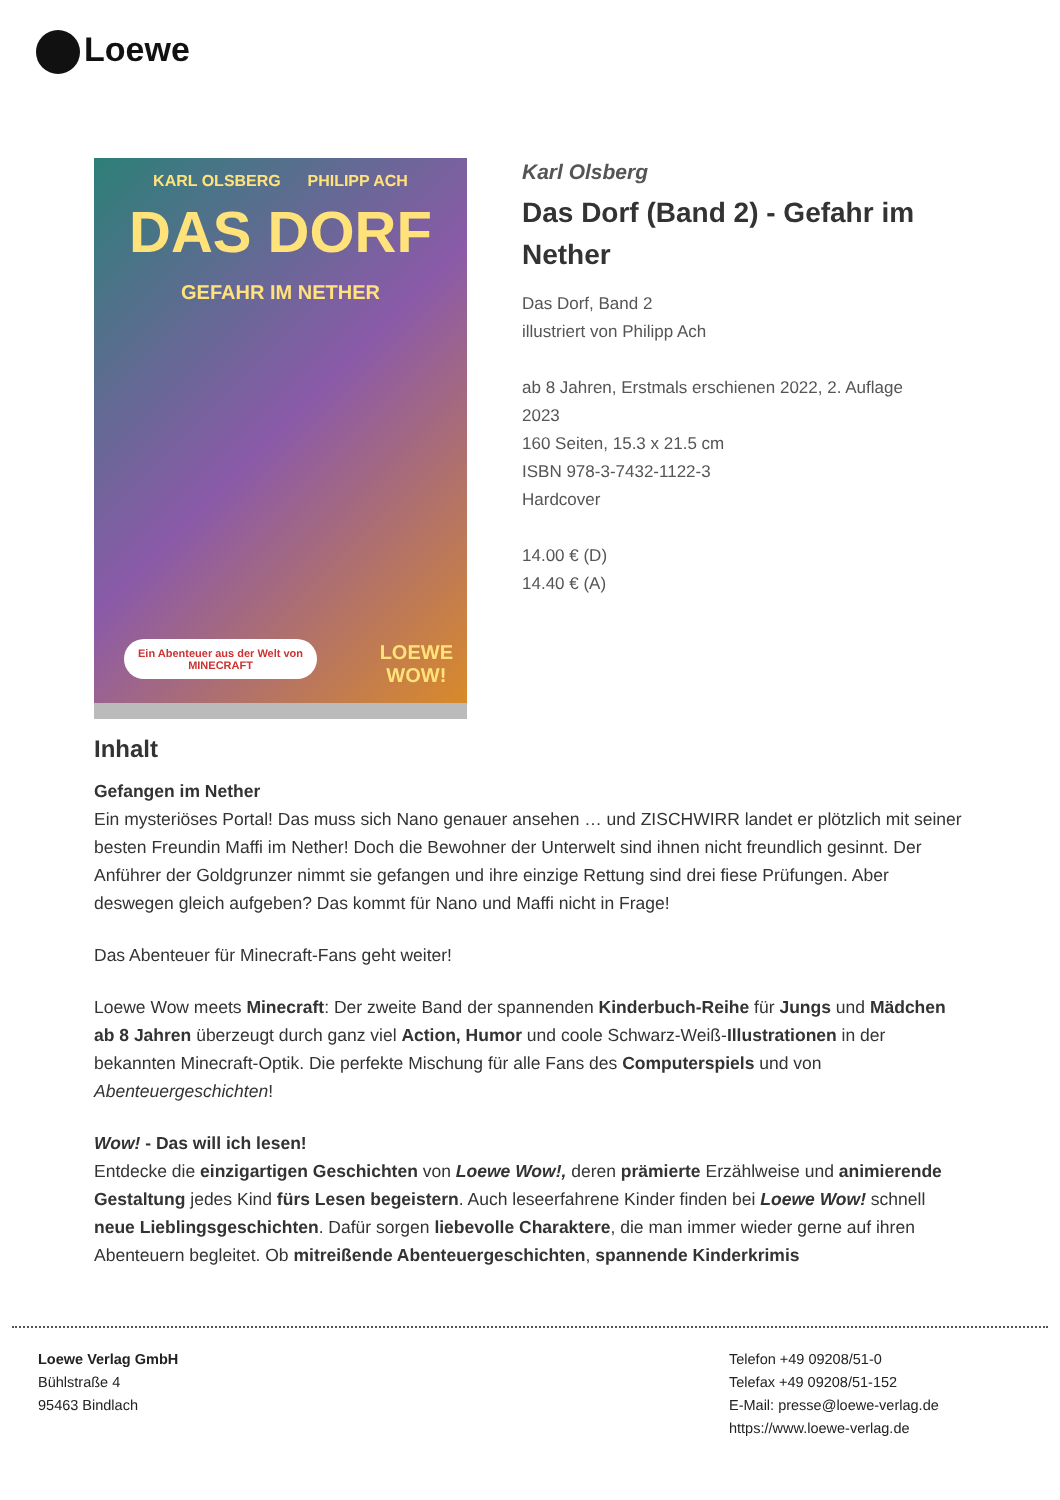Loewe
KARL OLSBERG PHILIPP ACH
DAS DORF
GEFAHR IM NETHER
Ein Abenteuer aus der Welt von
MINECRAFT
LOEWE
WOW!
Karl Olsberg
Das Dorf (Band 2) - Gefahr im Nether
Das Dorf, Band 2
illustriert von Philipp Ach
ab 8 Jahren, Erstmals erschienen 2022, 2. Auflage 2023
160 Seiten, 15.3 x 21.5 cm
ISBN 978-3-7432-1122-3
Hardcover
14.00 € (D)
14.40 € (A)
Inhalt
Gefangen im Nether
Ein mysteriöses Portal! Das muss sich Nano genauer ansehen … und ZISCHWIRR landet er plötzlich mit seiner besten Freundin Maffi im Nether! Doch die Bewohner der Unterwelt sind ihnen nicht freundlich gesinnt. Der Anführer der Goldgrunzer nimmt sie gefangen und ihre einzige Rettung sind drei fiese Prüfungen. Aber deswegen gleich aufgeben? Das kommt für Nano und Maffi nicht in Frage!
Das Abenteuer für Minecraft-Fans geht weiter!
Loewe Wow meets Minecraft: Der zweite Band der spannenden Kinderbuch-Reihe für Jungs und Mädchen ab 8 Jahren überzeugt durch ganz viel Action, Humor und coole Schwarz-Weiß-Illustrationen in der bekannten Minecraft-Optik. Die perfekte Mischung für alle Fans des Computerspiels und von Abenteuergeschichten!
Wow! - Das will ich lesen!
Entdecke die einzigartigen Geschichten von Loewe Wow!, deren prämierte Erzählweise und animierende Gestaltung jedes Kind fürs Lesen begeistern. Auch leseerfahrene Kinder finden bei Loewe Wow! schnell neue Lieblingsgeschichten. Dafür sorgen liebevolle Charaktere, die man immer wieder gerne auf ihren Abenteuern begleitet. Ob mitreißende Abenteuergeschichten, spannende Kinderkrimis
Loewe Verlag GmbH
Bühlstraße 4
95463 Bindlach
Telefon +49 09208/51-0
Telefax +49 09208/51-152
E-Mail: presse@loewe-verlag.de
https://www.loewe-verlag.de